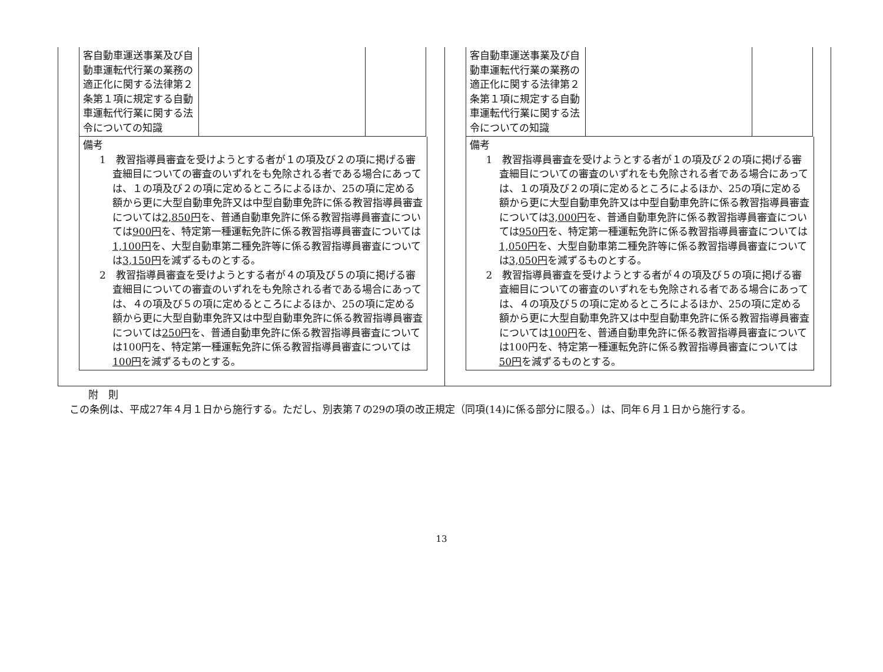| 客自動車運送事業及び自動車運転代行業の業務の適正化に関する法律第２条第１項に規定する自動車運転代行業に関する法令についての知識 | | |
備考
1　教習指導員審査を受けようとする者が１の項及び２の項に掲げる審査細目についての審査のいずれをも免除される者である場合にあっては、１の項及び２の項に定めるところによるほか、25の項に定める額から更に大型自動車免許又は中型自動車免許に係る教習指導員審査については2,850円を、普通自動車免許に係る教習指導員審査については900円を、特定第一種運転免許に係る教習指導員審査については1,100円を、大型自動車第二種免許等に係る教習指導員審査については3,150円を減ずるものとする。
2　教習指導員審査を受けようとする者が４の項及び５の項に掲げる審査細目についての審査のいずれをも免除される者である場合にあっては、４の項及び５の項に定めるところによるほか、25の項に定める額から更に大型自動車免許又は中型自動車免許に係る教習指導員審査については250円を、普通自動車免許に係る教習指導員審査については100円を、特定第一種運転免許に係る教習指導員審査については100円を減ずるものとする。
| 客自動車運送事業及び自動車運転代行業の業務の適正化に関する法律第２条第１項に規定する自動車運転代行業に関する法令についての知識 | | |
備考
1　教習指導員審査を受けようとする者が１の項及び２の項に掲げる審査細目についての審査のいずれをも免除される者である場合にあっては、１の項及び２の項に定めるところによるほか、25の項に定める額から更に大型自動車免許又は中型自動車免許に係る教習指導員審査については3,000円を、普通自動車免許に係る教習指導員審査については950円を、特定第一種運転免許に係る教習指導員審査については1,050円を、大型自動車第二種免許等に係る教習指導員審査については3,050円を減ずるものとする。
2　教習指導員審査を受けようとする者が４の項及び５の項に掲げる審査細目についての審査のいずれをも免除される者である場合にあっては、４の項及び５の項に定めるところによるほか、25の項に定める額から更に大型自動車免許又は中型自動車免許に係る教習指導員審査については100円を、普通自動車免許に係る教習指導員審査については100円を、特定第一種運転免許に係る教習指導員審査については50円を減ずるものとする。
附　則
この条例は、平成27年４月１日から施行する。ただし、別表第７の29の項の改正規定（同項(14)に係る部分に限る。）は、同年６月１日から施行する。
13